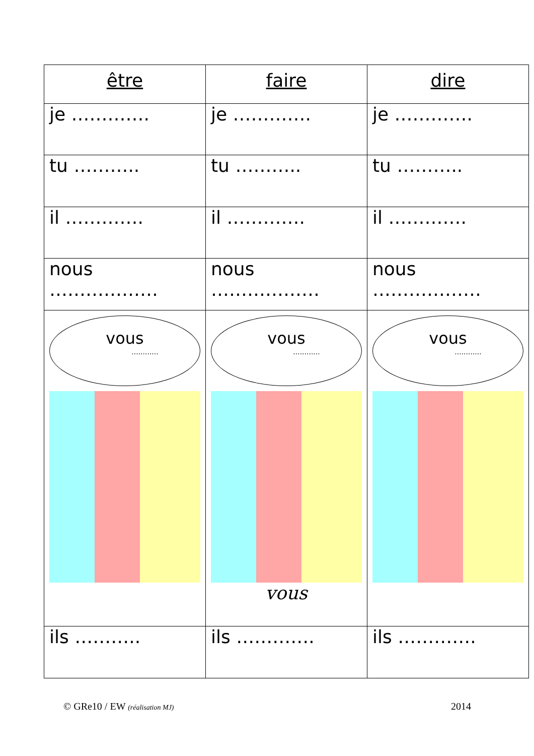| être | faire | dire |
| --- | --- | --- |
| je …………. | je …………. | je …………. |
| tu ……….. | tu ……….. | tu ……….. |
| il …………. | il …………. | il …………. |
| nous ……………… | nous ……………… | nous ……………… |
| vous ............ | vous ............ vous | vous ............ |
| ils ……….. | ils …………. | ils …………. |
© GRe10 / EW (réalisation MJ) 2014